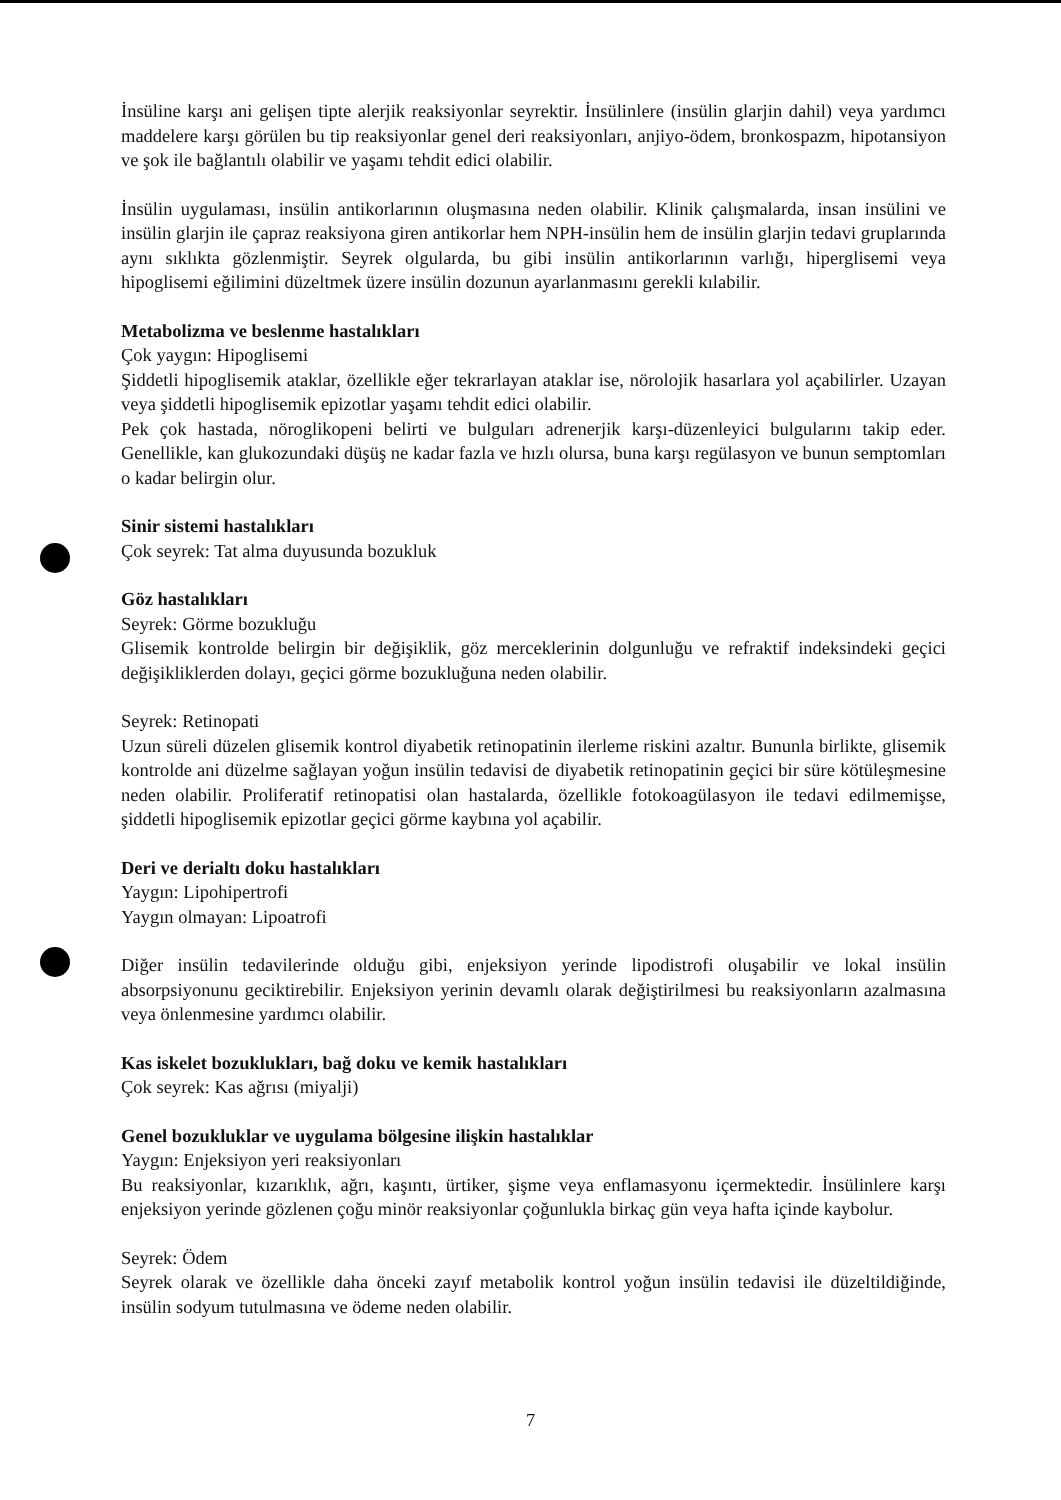İnsüline karşı ani gelişen tipte alerjik reaksiyonlar seyrektir. İnsülinlere (insülin glarjin dahil) veya yardımcı maddelere karşı görülen bu tip reaksiyonlar genel deri reaksiyonları, anjiyo-ödem, bronkospazm, hipotansiyon ve şok ile bağlantılı olabilir ve yaşamı tehdit edici olabilir.
İnsülin uygulaması, insülin antikorlarının oluşmasına neden olabilir. Klinik çalışmalarda, insan insülini ve insülin glarjin ile çapraz reaksiyona giren antikorlar hem NPH-insülin hem de insülin glarjin tedavi gruplarında aynı sıklıkta gözlenmiştir. Seyrek olgularda, bu gibi insülin antikorlarının varlığı, hiperglisemi veya hipoglisemi eğilimini düzeltmek üzere insülin dozunun ayarlanmasını gerekli kılabilir.
Metabolizma ve beslenme hastalıkları
Çok yaygın: Hipoglisemi
Şiddetli hipoglisemik ataklar, özellikle eğer tekrarlayan ataklar ise, nörolojik hasarlara yol açabilirler. Uzayan veya şiddetli hipoglisemik epizotlar yaşamı tehdit edici olabilir.
Pek çok hastada, nöroglikopeni belirti ve bulguları adrenerjik karşı-düzenleyici bulgularını takip eder. Genellikle, kan glukozundaki düşüş ne kadar fazla ve hızlı olursa, buna karşı regülasyon ve bunun semptomları o kadar belirgin olur.
Sinir sistemi hastalıkları
Çok seyrek: Tat alma duyusunda bozukluk
Göz hastalıkları
Seyrek: Görme bozukluğu
Glisemik kontrolde belirgin bir değişiklik, göz merceklerinin dolgunluğu ve refraktif indeksindeki geçici değişikliklerden dolayı, geçici görme bozukluğuna neden olabilir.
Seyrek: Retinopati
Uzun süreli düzelen glisemik kontrol diyabetik retinopatinin ilerleme riskini azaltır. Bununla birlikte, glisemik kontrolde ani düzelme sağlayan yoğun insülin tedavisi de diyabetik retinopatinin geçici bir süre kötüleşmesine neden olabilir. Proliferatif retinopatisi olan hastalarda, özellikle fotokoagülasyon ile tedavi edilmemişse, şiddetli hipoglisemik epizotlar geçici görme kaybına yol açabilir.
Deri ve derialtı doku hastalıkları
Yaygın: Lipohipertrofi
Yaygın olmayan: Lipoatrofi
Diğer insülin tedavilerinde olduğu gibi, enjeksiyon yerinde lipodistrofi oluşabilir ve lokal insülin absorpsiyonunu geciktirebilir. Enjeksiyon yerinin devamlı olarak değiştirilmesi bu reaksiyonların azalmasına veya önlenmesine yardımcı olabilir.
Kas iskelet bozuklukları, bağ doku ve kemik hastalıkları
Çok seyrek: Kas ağrısı (miyalji)
Genel bozukluklar ve uygulama bölgesine ilişkin hastalıklar
Yaygın: Enjeksiyon yeri reaksiyonları
Bu reaksiyonlar, kızarıklık, ağrı, kaşıntı, ürtiker, şişme veya enflamasyonu içermektedir. İnsülinlere karşı enjeksiyon yerinde gözlenen çoğu minör reaksiyonlar çoğunlukla birkaç gün veya hafta içinde kaybolur.
Seyrek: Ödem
Seyrek olarak ve özellikle daha önceki zayıf metabolik kontrol yoğun insülin tedavisi ile düzeltildiğinde, insülin sodyum tutulmasına ve ödeme neden olabilir.
7